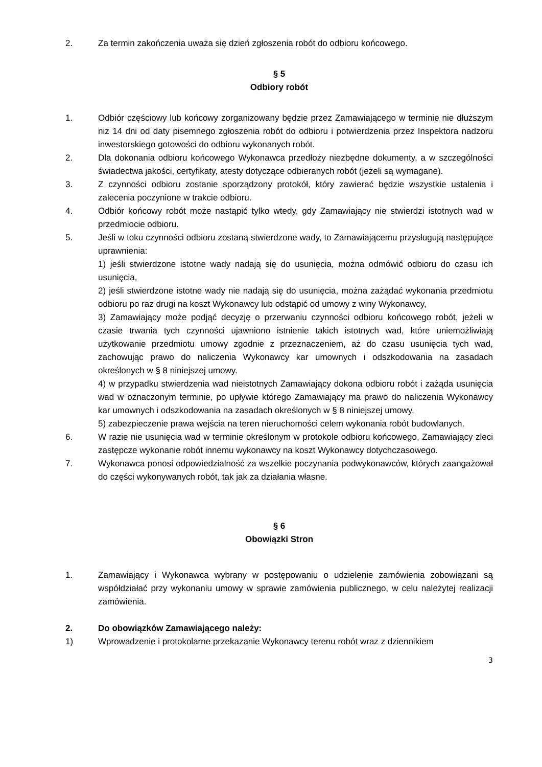2. Za termin zakończenia uważa się dzień zgłoszenia robót do odbioru końcowego.
§ 5
Odbiory robót
1. Odbiór częściowy lub końcowy zorganizowany będzie przez Zamawiającego w terminie nie dłuższym niż 14 dni od daty pisemnego zgłoszenia robót do odbioru i potwierdzenia przez Inspektora nadzoru inwestorskiego gotowości do odbioru wykonanych robót.
2. Dla dokonania odbioru końcowego Wykonawca przedłoży niezbędne dokumenty, a w szczególności świadectwa jakości, certyfikaty, atesty dotyczące odbieranych robót (jeżeli są wymagane).
3. Z czynności odbioru zostanie sporządzony protokół, który zawierać będzie wszystkie ustalenia i zalecenia poczynione w trakcie odbioru.
4. Odbiór końcowy robót może nastąpić tylko wtedy, gdy Zamawiający nie stwierdzi istotnych wad w przedmiocie odbioru.
5. Jeśli w toku czynności odbioru zostaną stwierdzone wady, to Zamawiającemu przysługują następujące uprawnienia:
1) jeśli stwierdzone istotne wady nadają się do usunięcia, można odmówić odbioru do czasu ich usunięcia,
2) jeśli stwierdzone istotne wady nie nadają się do usunięcia, można zażądać wykonania przedmiotu odbioru po raz drugi na koszt Wykonawcy lub odstąpić od umowy z winy Wykonawcy,
3) Zamawiający może podjąć decyzję o przerwaniu czynności odbioru końcowego robót, jeżeli w czasie trwania tych czynności ujawniono istnienie takich istotnych wad, które uniemożliwiają użytkowanie przedmiotu umowy zgodnie z przeznaczeniem, aż do czasu usunięcia tych wad, zachowując prawo do naliczenia Wykonawcy kar umownych i odszkodowania na zasadach określonych w § 8 niniejszej umowy.
4) w przypadku stwierdzenia wad nieistotnych Zamawiający dokona odbioru robót i zażąda usunięcia wad w oznaczonym terminie, po upływie którego Zamawiający ma prawo do naliczenia Wykonawcy kar umownych i odszkodowania na zasadach określonych w § 8 niniejszej umowy,
5) zabezpieczenie prawa wejścia na teren nieruchomości celem wykonania robót budowlanych.
6. W razie nie usunięcia wad w terminie określonym w protokole odbioru końcowego, Zamawiający zleci zastępcze wykonanie robót innemu wykonawcy na koszt Wykonawcy dotychczasowego.
7. Wykonawca ponosi odpowiedzialność za wszelkie poczynania podwykonawców, których zaangażował do części wykonywanych robót, tak jak za działania własne.
§ 6
Obowiązki Stron
1. Zamawiający i Wykonawca wybrany w postępowaniu o udzielenie zamówienia zobowiązani są współdziałać przy wykonaniu umowy w sprawie zamówienia publicznego, w celu należytej realizacji zamówienia.
2. Do obowiązków Zamawiającego należy:
1) Wprowadzenie i protokolarne przekazanie Wykonawcy terenu robót wraz z dziennikiem
3